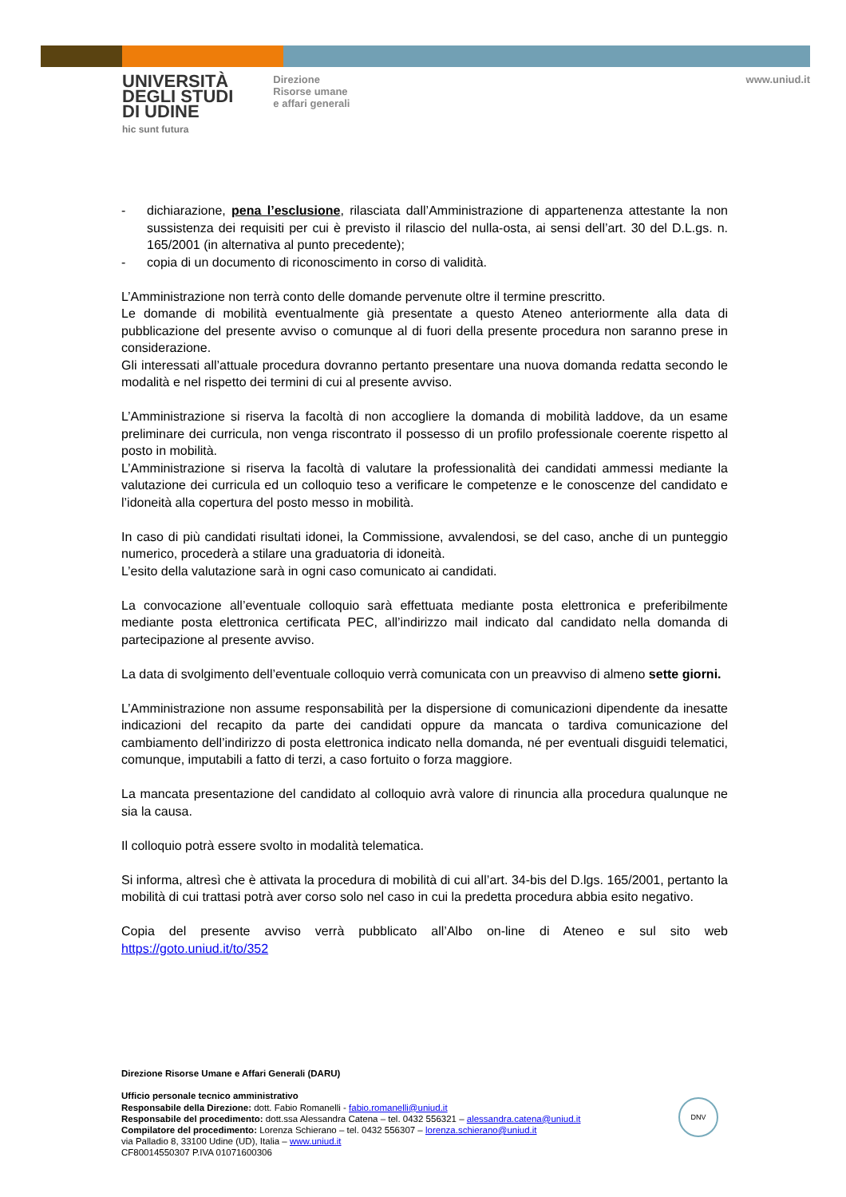UNIVERSITÀ
DEGLI STUDI
DI UDINE
hic sunt futura
Direzione
Risorse umane
e affari generali
www.uniud.it
- dichiarazione, pena l’esclusione, rilasciata dall’Amministrazione di appartenenza attestante la non sussistenza dei requisiti per cui è previsto il rilascio del nulla-osta, ai sensi dell’art. 30 del D.L.gs. n. 165/2001 (in alternativa al punto precedente);
- copia di un documento di riconoscimento in corso di validità.
L’Amministrazione non terrà conto delle domande pervenute oltre il termine prescritto.
Le domande di mobilità eventualmente già presentate a questo Ateneo anteriormente alla data di pubblicazione del presente avviso o comunque al di fuori della presente procedura non saranno prese in considerazione.
Gli interessati all’attuale procedura dovranno pertanto presentare una nuova domanda redatta secondo le modalità e nel rispetto dei termini di cui al presente avviso.
L’Amministrazione si riserva la facoltà di non accogliere la domanda di mobilità laddove, da un esame preliminare dei curricula, non venga riscontrato il possesso di un profilo professionale coerente rispetto al posto in mobilità.
L’Amministrazione si riserva la facoltà di valutare la professionalità dei candidati ammessi mediante la valutazione dei curricula ed un colloquio teso a verificare le competenze e le conoscenze del candidato e l’idoneità alla copertura del posto messo in mobilità.
In caso di più candidati risultati idonei, la Commissione, avvalendosi, se del caso, anche di un punteggio numerico, procederà a stilare una graduatoria di idoneità.
L’esito della valutazione sarà in ogni caso comunicato ai candidati.
La convocazione all’eventuale colloquio sarà effettuata mediante posta elettronica e preferibilmente mediante posta elettronica certificata PEC, all’indirizzo mail indicato dal candidato nella domanda di partecipazione al presente avviso.
La data di svolgimento dell’eventuale colloquio verrà comunicata con un preavviso di almeno sette giorni.
L’Amministrazione non assume responsabilità per la dispersione di comunicazioni dipendente da inesatte indicazioni del recapito da parte dei candidati oppure da mancata o tardiva comunicazione del cambiamento dell’indirizzo di posta elettronica indicato nella domanda, né per eventuali disguidi telematici, comunque, imputabili a fatto di terzi, a caso fortuito o forza maggiore.
La mancata presentazione del candidato al colloquio avrà valore di rinuncia alla procedura qualunque ne sia la causa.
Il colloquio potrà essere svolto in modalità telematica.
Si informa, altresì che è attivata la procedura di mobilità di cui all’art. 34-bis del D.lgs. 165/2001, pertanto la mobilità di cui trattasi potrà aver corso solo nel caso in cui la predetta procedura abbia esito negativo.
Copia del presente avviso verrà pubblicato all’Albo on-line di Ateneo e sul sito web https://goto.uniud.it/to/352
Direzione Risorse Umane e Affari Generali (DARU)
Ufficio personale tecnico amministrativo
Responsabile della Direzione: dott. Fabio Romanelli - fabio.romanelli@uniud.it
Responsabile del procedimento: dott.ssa Alessandra Catena – tel. 0432 556321 – alessandra.catena@uniud.it
Compilatore del procedimento: Lorenza Schierano – tel. 0432 556307 – lorenza.schierano@uniud.it
via Palladio 8, 33100 Udine (UD), Italia – www.uniud.it
CF80014550307 P.IVA 01071600306
DNV